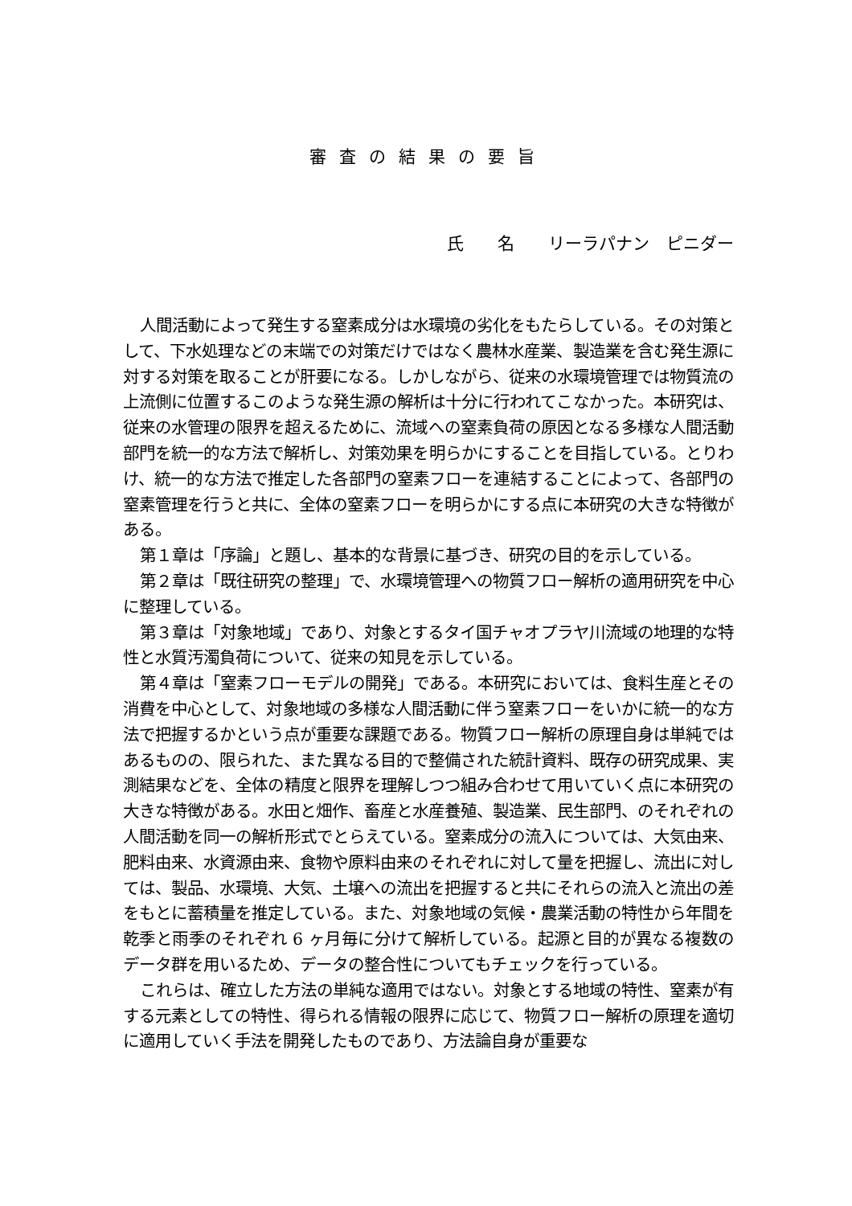審査の結果の要旨
氏　　名　　リーラパナン　ピニダー
人間活動によって発生する窒素成分は水環境の劣化をもたらしている。その対策として、下水処理などの末端での対策だけではなく農林水産業、製造業を含む発生源に対する対策を取ることが肝要になる。しかしながら、従来の水環境管理では物質流の上流側に位置するこのような発生源の解析は十分に行われてこなかった。本研究は、従来の水管理の限界を超えるために、流域への窒素負荷の原因となる多様な人間活動部門を統一的な方法で解析し、対策効果を明らかにすることを目指している。とりわけ、統一的な方法で推定した各部門の窒素フローを連結することによって、各部門の窒素管理を行うと共に、全体の窒素フローを明らかにする点に本研究の大きな特徴がある。
第１章は「序論」と題し、基本的な背景に基づき、研究の目的を示している。
第２章は「既往研究の整理」で、水環境管理への物質フロー解析の適用研究を中心に整理している。
第３章は「対象地域」であり、対象とするタイ国チャオプラヤ川流域の地理的な特性と水質汚濁負荷について、従来の知見を示している。
第４章は「窒素フローモデルの開発」である。本研究においては、食料生産とその消費を中心として、対象地域の多様な人間活動に伴う窒素フローをいかに統一的な方法で把握するかという点が重要な課題である。物質フロー解析の原理自身は単純ではあるものの、限られた、また異なる目的で整備された統計資料、既存の研究成果、実測結果などを、全体の精度と限界を理解しつつ組み合わせて用いていく点に本研究の大きな特徴がある。水田と畑作、畜産と水産養殖、製造業、民生部門、のそれぞれの人間活動を同一の解析形式でとらえている。窒素成分の流入については、大気由来、肥料由来、水資源由来、食物や原料由来のそれぞれに対して量を把握し、流出に対しては、製品、水環境、大気、土壌への流出を把握すると共にそれらの流入と流出の差をもとに蓄積量を推定している。また、対象地域の気候・農業活動の特性から年間を乾季と雨季のそれぞれ 6 ヶ月毎に分けて解析している。起源と目的が異なる複数のデータ群を用いるため、データの整合性についてもチェックを行っている。
これらは、確立した方法の単純な適用ではない。対象とする地域の特性、窒素が有する元素としての特性、得られる情報の限界に応じて、物質フロー解析の原理を適切に適用していく手法を開発したものであり、方法論自身が重要な